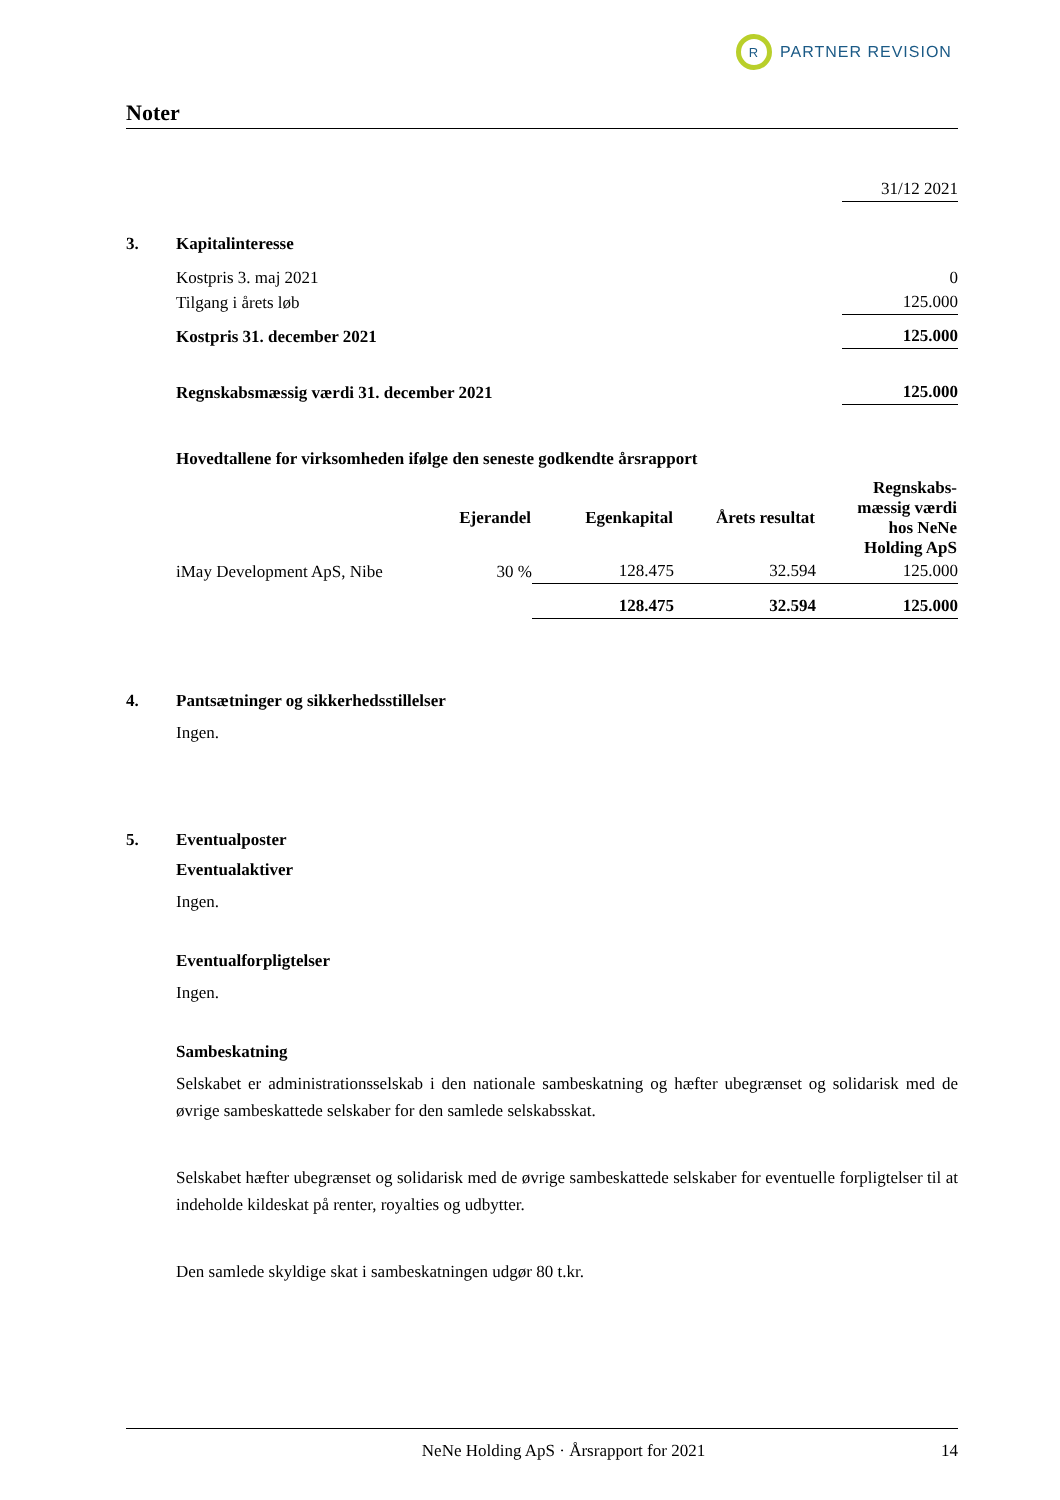R
PARTNER REVISION
Noter
| | 31/12 2021 |
| 3. | Kapitalinteresse | |
| | Kostpris 3. maj 2021 | 0 |
| | Tilgang i årets løb | 125.000 |
| | Kostpris 31. december 2021 | 125.000 |
| | Regnskabsmæssig værdi 31. december 2021 | 125.000 |
Hovedtallene for virksomheden ifølge den seneste godkendte årsrapport
| | Ejerandel | Egenkapital | Årets resultat | Regnskabs- mæssig værdi hos NeNe Holding ApS |
| --- | --- | --- | --- | --- |
| iMay Development ApS, Nibe | 30 % | 128.475 | 32.594 | 125.000 |
| | | 128.475 | 32.594 | 125.000 |
4. Pantsætninger og sikkerhedsstillelser
Ingen.
5. Eventualposter
Eventualaktiver
Ingen.
Eventualforpligtelser
Ingen.
Sambeskatning
Selskabet er administrationsselskab i den nationale sambeskatning og hæfter ubegrænset og solida­risk med de øvrige sambeskattede selskaber for den samlede selskabsskat.
Selskabet hæfter ubegrænset og solidarisk med de øvrige sambeskattede selskaber for eventuelle forpligtelser til at indeholde kildeskat på renter, royalties og udbytter.
Den samlede skyldige skat i sambeskatningen udgør 80 t.kr.
NeNe Holding ApS · Årsrapport for 2021 14